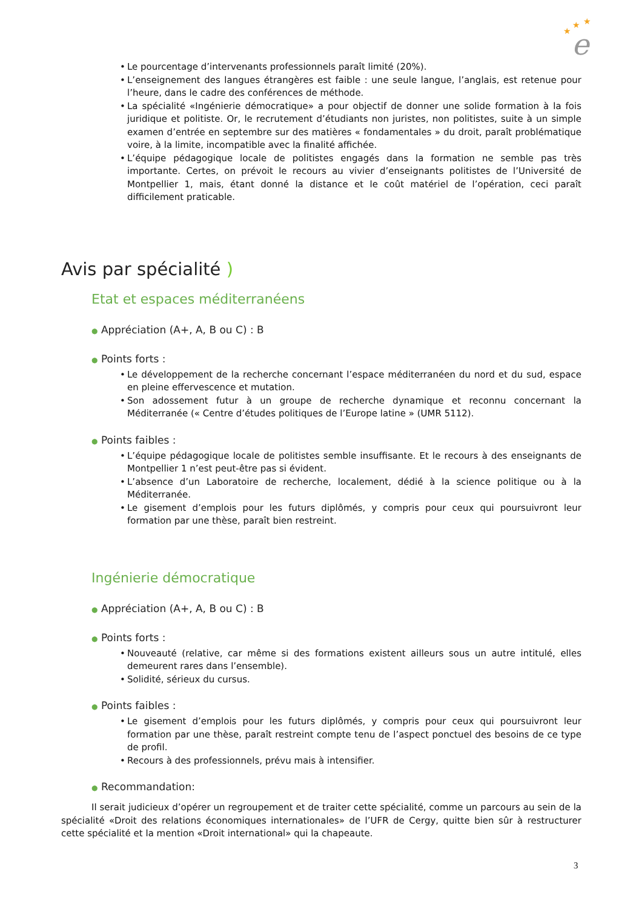★
★
★
e
• Le pourcentage d’intervenants professionnels paraît limité (20%).
• L’enseignement des langues étrangères est faible : une seule langue, l’anglais, est retenue pour l’heure, dans le cadre des conférences de méthode.
• La spécialité «Ingénierie démocratique» a pour objectif de donner une solide formation à la fois juridique et politiste. Or, le recrutement d’étudiants non juristes, non politistes, suite à un simple examen d’entrée en septembre sur des matières « fondamentales » du droit, paraît problématique voire, à la limite, incompatible avec la finalité affichée.
• L’équipe pédagogique locale de politistes engagés dans la formation ne semble pas très importante. Certes, on prévoit le recours au vivier d’enseignants politistes de l’Université de Montpellier 1, mais, étant donné la distance et le coût matériel de l’opération, ceci paraît difficilement praticable.
Avis par spécialité )
Etat et espaces méditerranéens
● Appréciation (A+, A, B ou C) : B
● Points forts :
• Le développement de la recherche concernant l’espace méditerranéen du nord et du sud, espace en pleine effervescence et mutation.
• Son adossement futur à un groupe de recherche dynamique et reconnu concernant la Méditerranée (« Centre d’études politiques de l’Europe latine » (UMR 5112).
● Points faibles :
• L’équipe pédagogique locale de politistes semble insuffisante. Et le recours à des enseignants de Montpellier 1 n’est peut-être pas si évident.
• L’absence d’un Laboratoire de recherche, localement, dédié à la science politique ou à la Méditerranée.
• Le gisement d’emplois pour les futurs diplômés, y compris pour ceux qui poursuivront leur formation par une thèse, paraît bien restreint.
Ingénierie démocratique
● Appréciation (A+, A, B ou C) : B
● Points forts :
• Nouveauté (relative, car même si des formations existent ailleurs sous un autre intitulé, elles demeurent rares dans l’ensemble).
• Solidité, sérieux du cursus.
● Points faibles :
• Le gisement d’emplois pour les futurs diplômés, y compris pour ceux qui poursuivront leur formation par une thèse, paraît restreint compte tenu de l’aspect ponctuel des besoins de ce type de profil.
• Recours à des professionnels, prévu mais à intensifier.
● Recommandation:
Il serait judicieux d’opérer un regroupement et de traiter cette spécialité, comme un parcours au sein de la spécialité «Droit des relations économiques internationales» de l’UFR de Cergy, quitte bien sûr à restructurer cette spécialité et la mention «Droit international» qui la chapeaute.
3